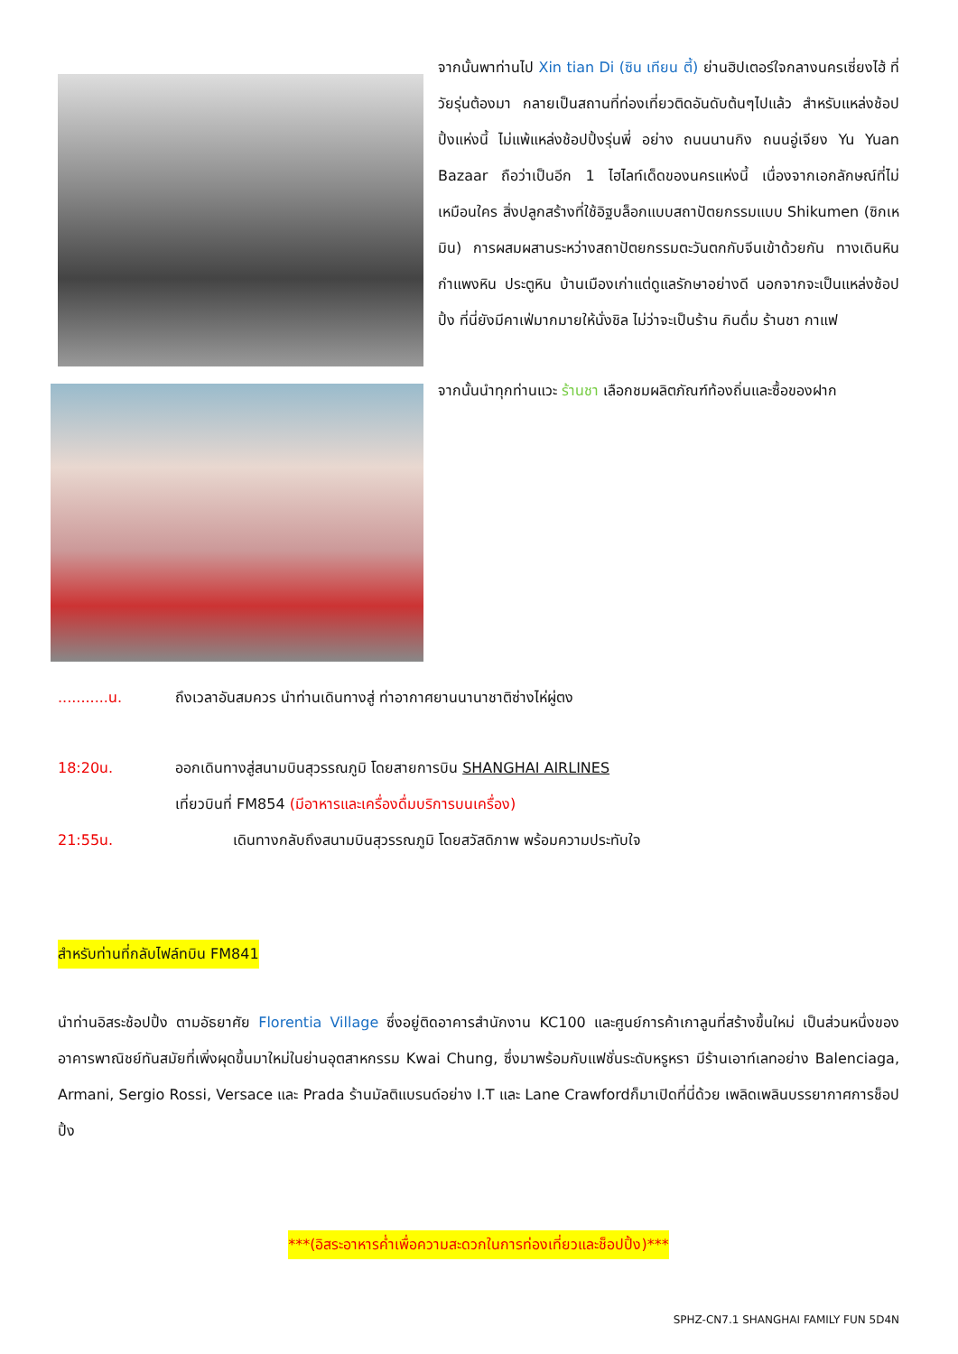จากนั้นพาท่านไป Xin tian Di (ซิน เทียน ตี้) ย่านฮิปเตอร์ใจกลางนครเซี่ยงไฮ้ ที่วัยรุ่นต้องมา กลายเป็นสถานที่ท่องเที่ยวติดอันดับต้นๆไปแล้ว สำหรับแหล่งช้อปปิ้งแห่งนี้ ไม่แพ้แหล่งช้อปปิ้งรุ่นพี่ อย่าง ถนนนานกิง ถนนอู่เจียง Yu Yuan Bazaar ถือว่าเป็นอีก 1 ไฮไลท์เด็ดของนครแห่งนี้ เนื่องจากเอกลักษณ์ที่ไม่เหมือนใคร สิ่งปลูกสร้างที่ใช้อิฐบล็อกแบบสถาปัตยกรรมแบบ Shikumen (ซิกเหมิน) การผสมผสานระหว่างสถาปัตยกรรมตะวันตกกับจีนเข้าด้วยกัน ทางเดินหิน กำแพงหิน ประตูหิน บ้านเมืองเก่าแต่ดูแลรักษาอย่างดี นอกจากจะเป็นแหล่งช้อปปิ้ง ที่นี่ยังมีคาเฟ่มากมายให้นั่งชิล ไม่ว่าจะเป็นร้าน กินดื่ม ร้านชา กาแฟ
จากนั้นนำทุกท่านแวะ ร้านชา เลือกชมผลิตภัณฑ์ท้องถิ่นและซื้อของฝาก
...........น. ถึงเวลาอันสมควร นำท่านเดินทางสู่ ท่าอากาศยานนานาชาติซ่างไห่ผู่ตง
18:20น. ออกเดินทางสู่สนามบินสุวรรณภูมิ โดยสายการบิน SHANGHAI AIRLINES
เที่ยวบินที่ FM854 (มีอาหารและเครื่องดื่มบริการบนเครื่อง)
21:55น. เดินทางกลับถึงสนามบินสุวรรณภูมิ โดยสวัสดิภาพ พร้อมความประทับใจ
สำหรับท่านที่กลับไฟล์ทบิน FM841
นำท่านอิสระช้อปปิ้ง ตามอัธยาศัย Florentia Village ซึ่งอยู่ติดอาคารสำนักงาน KC100 และศูนย์การค้าเกาลูนที่สร้างขึ้นใหม่ เป็นส่วนหนึ่งของอาคารพาณิชย์ทันสมัยที่เพิ่งผุดขึ้นมาใหม่ในย่านอุตสาหกรรม Kwai Chung, ซึ่งมาพร้อมกับแฟชั่นระดับหรูหรา มีร้านเอาท์เลทอย่าง Balenciaga, Armani, Sergio Rossi, Versace และ Prada ร้านมัลติแบรนด์อย่าง I.T และ Lane Crawfordก็มาเปิดที่นี่ด้วย เพลิดเพลินบรรยากาศการช็อปปิ้ง
***(อิสระอาหารค่ำเพื่อความสะดวกในการท่องเที่ยวและช็อปปิ้ง)***
SPHZ-CN7.1 SHANGHAI FAMILY FUN 5D4N